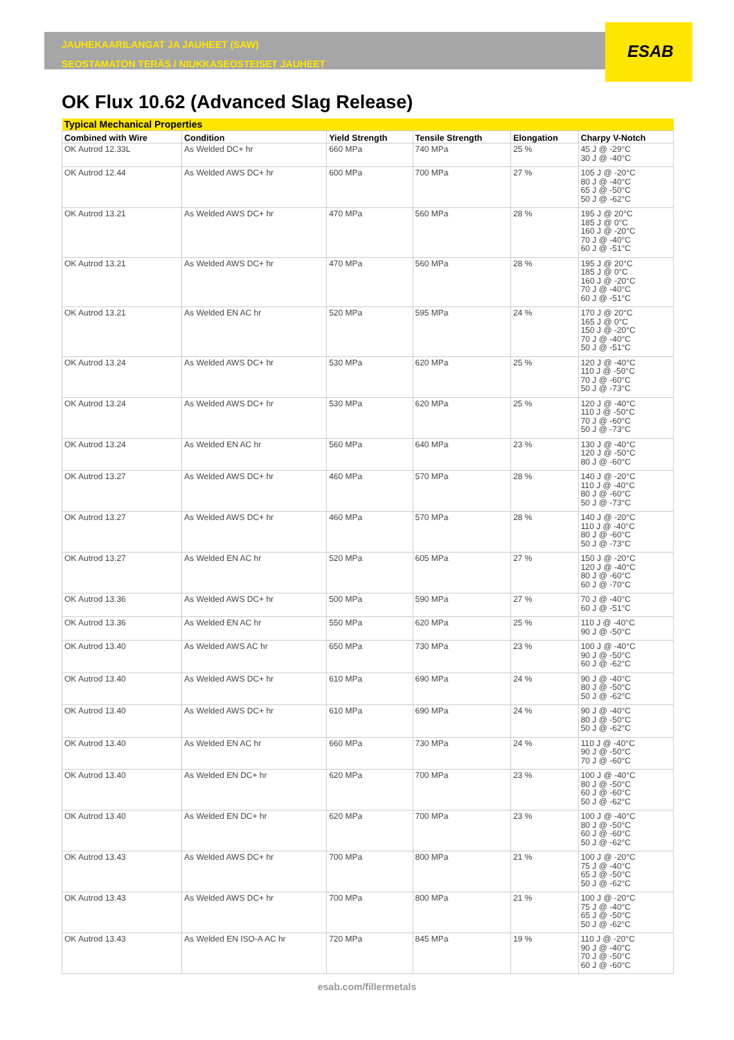ESAB
JAUHEKAARILANGAT JA JAUHEET (SAW)
SEOSTAMATON TERÄS / NIUKKASEOSTEISET JAUHEET
OK Flux 10.62 (Advanced Slag Release)
| Typical Mechanical Properties | | | | | |
| --- | --- | --- | --- | --- | --- |
| Combined with Wire | Condition | Yield Strength | Tensile Strength | Elongation | Charpy V-Notch |
| OK Autrod 12.33L | As Welded DC+ hr | 660 MPa | 740 MPa | 25 % | 45 J @ -29°C 30 J @ -40°C |
| OK Autrod 12.44 | As Welded AWS DC+ hr | 600 MPa | 700 MPa | 27 % | 105 J @ -20°C 80 J @ -40°C 65 J @ -50°C 50 J @ -62°C |
| OK Autrod 13.21 | As Welded AWS DC+ hr | 470 MPa | 560 MPa | 28 % | 195 J @ 20°C 185 J @ 0°C 160 J @ -20°C 70 J @ -40°C 60 J @ -51°C |
| OK Autrod 13.21 | As Welded AWS DC+ hr | 470 MPa | 560 MPa | 28 % | 195 J @ 20°C 185 J @ 0°C 160 J @ -20°C 70 J @ -40°C 60 J @ -51°C |
| OK Autrod 13.21 | As Welded EN AC hr | 520 MPa | 595 MPa | 24 % | 170 J @ 20°C 165 J @ 0°C 150 J @ -20°C 70 J @ -40°C 50 J @ -51°C |
| OK Autrod 13.24 | As Welded AWS DC+ hr | 530 MPa | 620 MPa | 25 % | 120 J @ -40°C 110 J @ -50°C 70 J @ -60°C 50 J @ -73°C |
| OK Autrod 13.24 | As Welded AWS DC+ hr | 530 MPa | 620 MPa | 25 % | 120 J @ -40°C 110 J @ -50°C 70 J @ -60°C 50 J @ -73°C |
| OK Autrod 13.24 | As Welded EN AC hr | 560 MPa | 640 MPa | 23 % | 130 J @ -40°C 120 J @ -50°C 80 J @ -60°C |
| OK Autrod 13.27 | As Welded AWS DC+ hr | 460 MPa | 570 MPa | 28 % | 140 J @ -20°C 110 J @ -40°C 80 J @ -60°C 50 J @ -73°C |
| OK Autrod 13.27 | As Welded AWS DC+ hr | 460 MPa | 570 MPa | 28 % | 140 J @ -20°C 110 J @ -40°C 80 J @ -60°C 50 J @ -73°C |
| OK Autrod 13.27 | As Welded EN AC hr | 520 MPa | 605 MPa | 27 % | 150 J @ -20°C 120 J @ -40°C 80 J @ -60°C 60 J @ -70°C |
| OK Autrod 13.36 | As Welded AWS DC+ hr | 500 MPa | 590 MPa | 27 % | 70 J @ -40°C 60 J @ -51°C |
| OK Autrod 13.36 | As Welded EN AC hr | 550 MPa | 620 MPa | 25 % | 110 J @ -40°C 90 J @ -50°C |
| OK Autrod 13.40 | As Welded AWS AC hr | 650 MPa | 730 MPa | 23 % | 100 J @ -40°C 90 J @ -50°C 60 J @ -62°C |
| OK Autrod 13.40 | As Welded AWS DC+ hr | 610 MPa | 690 MPa | 24 % | 90 J @ -40°C 80 J @ -50°C 50 J @ -62°C |
| OK Autrod 13.40 | As Welded AWS DC+ hr | 610 MPa | 690 MPa | 24 % | 90 J @ -40°C 80 J @ -50°C 50 J @ -62°C |
| OK Autrod 13.40 | As Welded EN AC hr | 660 MPa | 730 MPa | 24 % | 110 J @ -40°C 90 J @ -50°C 70 J @ -60°C |
| OK Autrod 13.40 | As Welded EN DC+ hr | 620 MPa | 700 MPa | 23 % | 100 J @ -40°C 80 J @ -50°C 60 J @ -60°C 50 J @ -62°C |
| OK Autrod 13.40 | As Welded EN DC+ hr | 620 MPa | 700 MPa | 23 % | 100 J @ -40°C 80 J @ -50°C 60 J @ -60°C 50 J @ -62°C |
| OK Autrod 13.43 | As Welded AWS DC+ hr | 700 MPa | 800 MPa | 21 % | 100 J @ -20°C 75 J @ -40°C 65 J @ -50°C 50 J @ -62°C |
| OK Autrod 13.43 | As Welded AWS DC+ hr | 700 MPa | 800 MPa | 21 % | 100 J @ -20°C 75 J @ -40°C 65 J @ -50°C 50 J @ -62°C |
| OK Autrod 13.43 | As Welded EN ISO-A AC hr | 720 MPa | 845 MPa | 19 % | 110 J @ -20°C 90 J @ -40°C 70 J @ -50°C 60 J @ -60°C |
esab.com/fillermetals